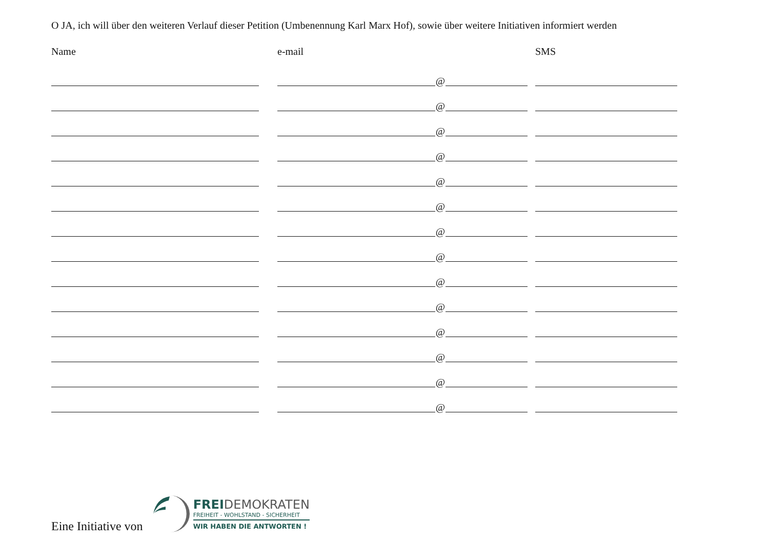O JA, ich will über den weiteren Verlauf dieser Petition (Umbenennung Karl Marx Hof), sowie über weitere Initiativen informiert werden
Name e-mail SMS
@
@
@
@
@
@
@
@
@
@
@
@
@
@
Eine Initiative von
FREIDEMOKRATEN
FREIHEIT - WOHLSTAND - SICHERHEIT
WIR HABEN DIE ANTWORTEN !